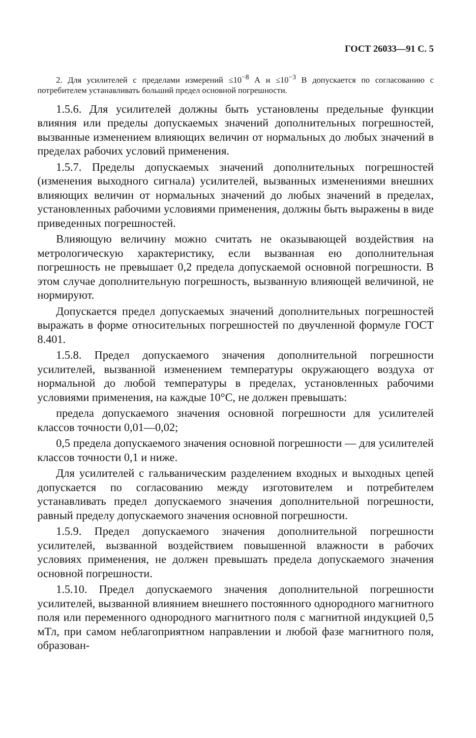ГОСТ 26033—91 С. 5
2. Для усилителей с пределами измерений ≤10<sup>−8</sup> А и ≤10<sup>−3</sup> В допускается по согласованию с потребителем устанавливать больший предел основной погрешности.
1.5.6. Для усилителей должны быть установлены предельные функции влияния или пределы допускаемых значений дополнительных погрешностей, вызванные изменением влияющих величин от нормальных до любых значений в пределах рабочих условий применения.
1.5.7. Пределы допускаемых значений дополнительных погрешностей (изменения выходного сигнала) усилителей, вызванных изменениями внешних влияющих величин от нормальных значений до любых значений в пределах, установленных рабочими условиями применения, должны быть выражены в виде приведенных погрешностей.
Влияющую величину можно считать не оказывающей воздействия на метрологическую характеристику, если вызванная ею дополнительная погрешность не превышает 0,2 предела допускаемой основной погрешности. В этом случае дополнительную погрешность, вызванную влияющей величиной, не нормируют.
Допускается предел допускаемых значений дополнительных погрешностей выражать в форме относительных погрешностей по двучленной формуле ГОСТ 8.401.
1.5.8. Предел допускаемого значения дополнительной погрешности усилителей, вызванной изменением температуры окружающего воздуха от нормальной до любой температуры в пределах, установленных рабочими условиями применения, на каждые 10°С, не должен превышать:
предела допускаемого значения основной погрешности для усилителей классов точности 0,01—0,02;
0,5 предела допускаемого значения основной погрешности — для усилителей классов точности 0,1 и ниже.
Для усилителей с гальваническим разделением входных и выходных цепей допускается по согласованию между изготовителем и потребителем устанавливать предел допускаемого значения дополнительной погрешности, равный пределу допускаемого значения основной погрешности.
1.5.9. Предел допускаемого значения дополнительной погрешности усилителей, вызванной воздействием повышенной влажности в рабочих условиях применения, не должен превышать предела допускаемого значения основной погрешности.
1.5.10. Предел допускаемого значения дополнительной погрешности усилителей, вызванной влиянием внешнего постоянного однородного магнитного поля или переменного однородного магнитного поля с магнитной индукцией 0,5 мТл, при самом неблагоприятном направлении и любой фазе магнитного поля, образован-